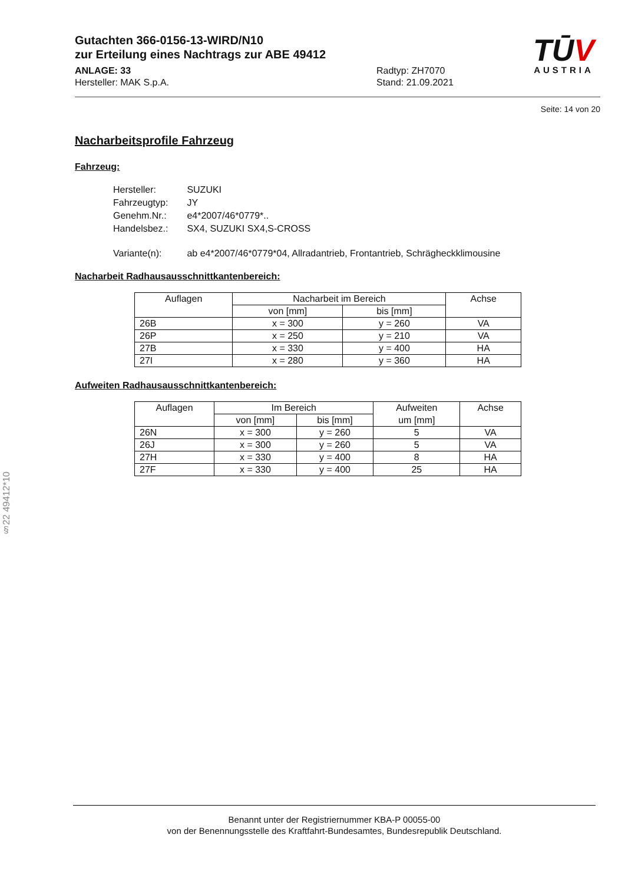TŪV
AUSTRIA
Gutachten 366-0156-13-WIRD/N10
zur Erteilung eines Nachtrags zur ABE 49412
ANLAGE: 33
Hersteller: MAK S.p.A.
Radtyp: ZH7070
Stand: 21.09.2021
Seite: 14 von 20
Nacharbeitsprofile Fahrzeug
Fahrzeug:
| Hersteller: | SUZUKI |
| Fahrzeugtyp: | JY |
| Genehm.Nr.: | e4*2007/46*0779*.. |
| Handelsbez.: | SX4, SUZUKI SX4,S-CROSS |
| Variante(n): | ab e4*2007/46*0779*04, Allradantrieb, Frontantrieb, Schrägheckklimousine |
Nacharbeit Radhausausschnittkantenbereich:
| Auflagen | Nacharbeit im Bereich | | Achse |
| --- | --- | --- | --- |
| | von [mm] | bis [mm] | |
| 26B | x = 300 | y = 260 | VA |
| 26P | x = 250 | y = 210 | VA |
| 27B | x = 330 | y = 400 | HA |
| 27I | x = 280 | y = 360 | HA |
Aufweiten Radhausausschnittkantenbereich:
| Auflagen | Im Bereich | | Aufweiten | Achse |
| --- | --- | --- | --- | --- |
| | von [mm] | bis [mm] | um [mm] | |
| 26N | x = 300 | y = 260 | 5 | VA |
| 26J | x = 300 | y = 260 | 5 | VA |
| 27H | x = 330 | y = 400 | 8 | HA |
| 27F | x = 330 | y = 400 | 25 | HA |
§22 49412*10
Benannt unter der Registriernummer KBA-P 00055-00
von der Benennungsstelle des Kraftfahrt-Bundesamtes, Bundesrepublik Deutschland.